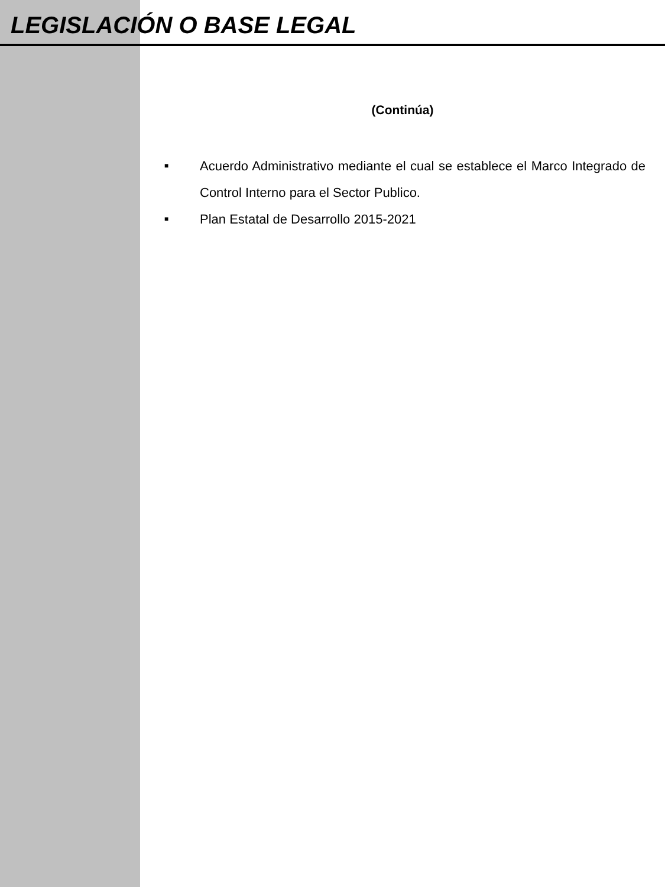LEGISLACIÓN O BASE LEGAL
(Continúa)
■ Acuerdo Administrativo mediante el cual se establece el Marco Integrado de Control Interno para el Sector Publico.
■ Plan Estatal de Desarrollo 2015-2021